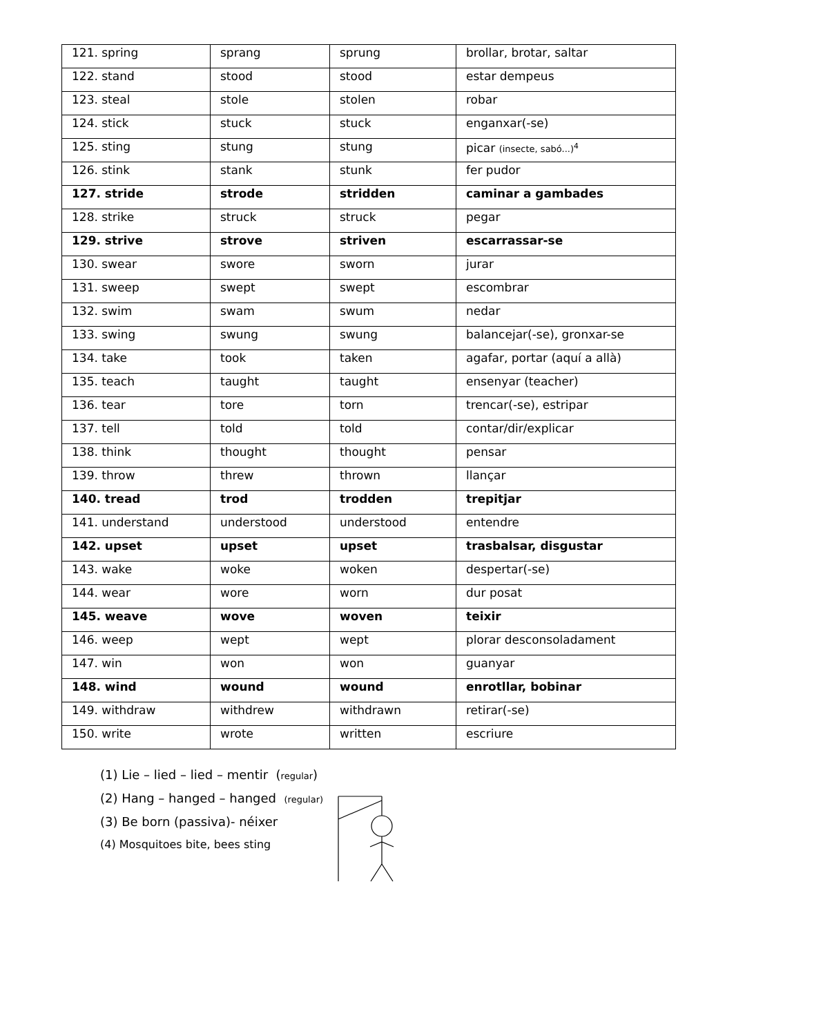| 121. spring | sprang | sprung | brollar, brotar, saltar |
| 122. stand | stood | stood | estar dempeus |
| 123. steal | stole | stolen | robar |
| 124. stick | stuck | stuck | enganxar(-se) |
| 125. sting | stung | stung | picar (insecte, sabó...)<sup>4</sup> |
| 126. stink | stank | stunk | fer pudor |
| 127. stride | strode | stridden | caminar a gambades |
| 128. strike | struck | struck | pegar |
| 129. strive | strove | striven | escarrassar-se |
| 130. swear | swore | sworn | jurar |
| 131. sweep | swept | swept | escombrar |
| 132. swim | swam | swum | nedar |
| 133. swing | swung | swung | balancejar(-se), gronxar-se |
| 134. take | took | taken | agafar, portar (aquí a allà) |
| 135. teach | taught | taught | ensenyar (teacher) |
| 136. tear | tore | torn | trencar(-se), estripar |
| 137. tell | told | told | contar/dir/explicar |
| 138. think | thought | thought | pensar |
| 139. throw | threw | thrown | llançar |
| 140. tread | trod | trodden | trepitjar |
| 141. understand | understood | understood | entendre |
| 142. upset | upset | upset | trasbalsar, disgustar |
| 143. wake | woke | woken | despertar(-se) |
| 144. wear | wore | worn | dur posat |
| 145. weave | wove | woven | teixir |
| 146. weep | wept | wept | plorar desconsoladament |
| 147. win | won | won | guanyar |
| 148. wind | wound | wound | enrotllar, bobinar |
| 149. withdraw | withdrew | withdrawn | retirar(-se) |
| 150. write | wrote | written | escriure |
(1) Lie – lied – lied – mentir (regular)
(2) Hang – hanged – hanged (regular)
(3) Be born (passiva)- néixer
(4) Mosquitoes bite, bees sting